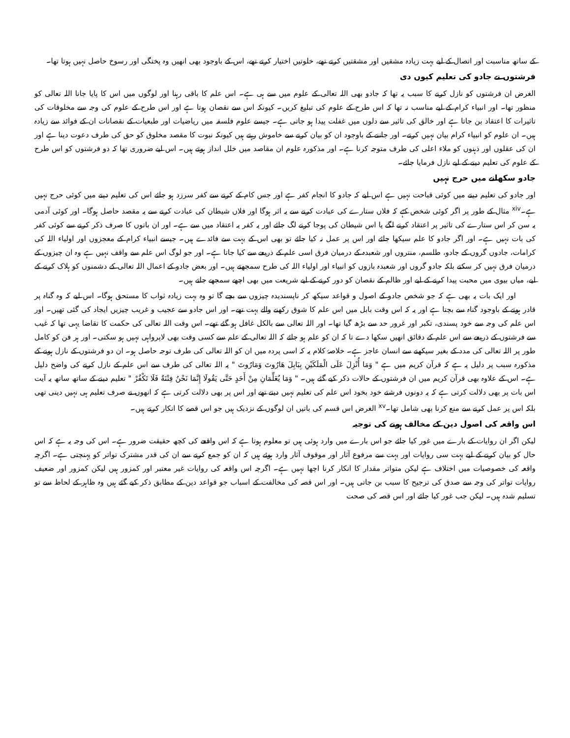کے ساتھ مناسبت اور اتصال کے لیے بہت زیادہ مشقیں اور مشقتیں کرتے تھے، خلوتیں اختیار کرتے تھے، اس کے باوجود بھی انھیں وہ پختگی اور رسوخ حاصل نہیں ہوتا تھا۔
فرشتوں نے جادو کی تعلیم کیوں دی
الغرض ان فرشتوں کو نازل کرنے کا سبب یہ تھا کہ جادو بھی اللہ تعالی کے علوم میں سے ہی ہے۔ اس علم کا باقی رہنا اور لوگوں میں اس کا پایا جانا اللہ تعالی کو منظور تھا۔ اور انبیاء کرام کے لیے مناسب نہ تھا کہ اس طرح کے علوم کی تبلیغ کریں۔ کیونکہ اس سے نقصان ہوتا ہے اور اس طرح کے علوم کی وجہ سے مخلوقات کی تاثیرات کا اعتقاد بن جاتا ہے اور خالق کی تاثیر سے دلوں میں غفلت پیدا ہو جاتی ہے۔ جیسے علوم فلسفہ میں ریاضیات اور طبعیات کے نقصانات ان کے فوائد سے زیادہ ہیں۔ ان علوم کو انبیاء کرام بیان نہیں کرتے۔ اور جاننے کے باوجود ان کو بیان کرنے سے خاموش رہتے ہیں کیونکہ نبوت کا مقصد مخلوق کو حق کی طرف دعوت دینا ہے اور ان کی عقلوں اور ذہنوں کو ملاء اعلی کی طرف متوجہ کرنا ہے۔ اور مذکورہ علوم ان مقاصد میں خلل انداز ہوتے ہیں۔ اس لیے ضروری تھا کہ دو فرشتوں کو اس طرح کے علوم کی تعلیم دینے کے لیے نازل فرمایا جائے۔
جادو سکھانے میں حرج نہیں
اور جادو کی تعلیم دینے میں کوئی قباحت نہیں ہے اس لیے کہ جادو کا انجام کفر ہے اور جس کام کے کرنے سے کفر سرزد ہو جائے اس کی تعلیم دینے میں کوئی حرج نہیں ہے۔<sup>xiv</sup> مثال کے طور پر اگر کوئی شخص کہے کہ فلاں ستارے کی عبادت کرنے سے یہ اثر ہوگا اور فلاں شیطان کی عبادت کرنے سے یہ مقصد حاصل ہوگا۔ اور کوئی آدمی یہ سن کر اس ستارے کی تاثیر پر اعتقاد کرنے لگے یا اس شیطان کی پوجا کرنے لگ جائے اور یہ کفر یہ اعتقاد میں سے ہے۔ اور ان باتوں کا صرف ذکر کرنے سے کوئی کفر کی بات نہیں ہے۔ اور اگر جادو کا علم سیکھا جائے اور اس پر عمل نہ کیا جائے تو بھی اس کے بہت سے فائدے ہیں۔ جیسے انبیاء کرام کے معجزوں اور اولیاء اللہ کی کرامات، جادوں گروں کے جادو، طلسم، منتروں اور شعبدہ کے درمیان فرق اسی علم کے ذریعے سے کیا جاتا ہے۔ اور جو لوگ اس علم سے واقف نہیں ہے وہ ان چیزوں کے درمیان فرق نہیں کر سکتے بلکہ جادو گروں اور شعبدہ بازوں کو انبیاء اور اولیاء اللہ کی طرح سمجھتے ہیں۔ اور بعض جادو کے اعمال اللہ تعالی کے دشمنوں کو ہلاک کرنے کے لیے، میاں بیوی میں محبت پیدا کرنے کے لیے اور ظالم کے نقصان کو دور کرنے کے لیے شریعت میں بھی اچھے سمجھے جاتے ہیں۔
اور ایک بات یہ بھی ہے کہ جو شخص جادو کے اصول و قواعد سیکھ کر ناپسندیدہ چیزوں سے بچے گا تو وہ بہت زیادہ ثواب کا مستحق ہوگا۔ اس لیے کہ وہ گناہ پر قادر ہونے کے باوجود گناہ سے بچتا ہے اور یہ کہ اس وقت بابل میں اس علم کا شوق رکھنے والے بہت تھے۔ اور اس جادو سے عجیب و غریب چیزیں ایجاد کی گئی تھیں۔ اور اس علم کی وجہ سے خود پسندی، تکبر اور غرور حد سے بڑھ گیا تھا۔ اور اللہ تعالی سے بالکل غافل ہو گئے تھے۔ اس وقت اللہ تعالی کی حکمت کا تقاضا یہی تھا کہ غیب سے فرشتوں کے ذریعے سے اس علم کے دقائق انھیں سکھا دے تا کہ ان کو علم ہو جائے کہ اللہ تعالی کے علم سے کسی وقت بھی لاپرواہی نہیں ہو سکتی۔ اور ہر فن کو کامل طور پر اللہ تعالی کی مدد کے بغیر سیکھنے سے انسان عاجز ہے۔ خلاصۂ کلام یہ کہ اسی پردہ میں ان کو اللہ تعالی کی طرف توجہ حاصل ہو۔ ان دو فرشتوں کے نازل ہونے کے مذکورہ سبب پر دلیل یہ ہے کہ قرآن کریم میں ہے " وَمَا أُنْزِلَ عَلَى الْمَلَكَيْنِ بِبَابِلَ هَارُوتَ وَمَارُوتَ " یہ اللہ تعالی کی طرف سے اس علم کے نازل کرنے کی واضح دلیل ہے۔ اس کے علاوہ بھی قرآن کریم میں ان فرشتوں کے حالات ذکر کیے گئے ہیں۔ " وَمَا يُعَلِّمَانِ مِنْ أَحَدٍ حَتَّى يَقُولَا إِنَّمَا نَحْنُ فِتْنَةٌ فَلَا تَكْفُرْ " تعلیم دینے کے ساتھ ساتھ یہ آیت اس بات پر بھی دلالت کرتی ہے کہ یہ دونوں فرشتے خود بخود اس علم کی تعلیم نہیں دیتے تھے اور اس پر بھی دلالت کرتی ہے کہ انھوں نے صرف تعلیم ہی نہیں دینی تھی بلکہ اس پر عمل کرنے سے منع کرنا بھی شامل تھا۔<sup>xv</sup> الغرض اس قسم کی باتیں ان لوگوں کے نزدیک ہیں جو اس قصے کا انکار کرتے ہیں۔
اس واقعہ کی اصول دین کے مخالف ہونے کی توجیہ
لیکن اگر ان روایات کے بارے میں غور کیا جائے جو اس بارے میں وارد ہوئی ہیں تو معلوم ہوتا ہے کہ اس واقعے کی کچھ حقیقت ضرور ہے۔ اس کی وجہ یہ ہے کہ اس حال کو بیان کرنے کے لیے بہت سی روایات اور بہت سے مرفوع آثار اور موقوف آثار وارد ہوئے ہیں کہ ان کو جمع کرنے سے ان کی قدر مشترک تواتر کو پہنچتی ہے۔ اگرچہ واقعہ کی خصوصیات میں اختلاف ہے لیکن متواتر مقدار کا انکار کرنا اچھا نہیں ہے۔ اگرچہ اس واقعہ کی روایات غیر معتبر اور کمزور ہیں لیکن کمزور اور ضعیف روایات تواتر کی وجہ سے صدق کی ترجیح کا سبب بن جاتی ہیں۔ اور اس قصہ کی مخالفت کے اسباب جو قواعد دین کے مطابق ذکر کیے گئے ہیں وہ ظاہر کے لحاظ سے تو تسلیم شدہ ہیں۔ لیکن جب غور کیا جائے اور اس قصہ کی صحت